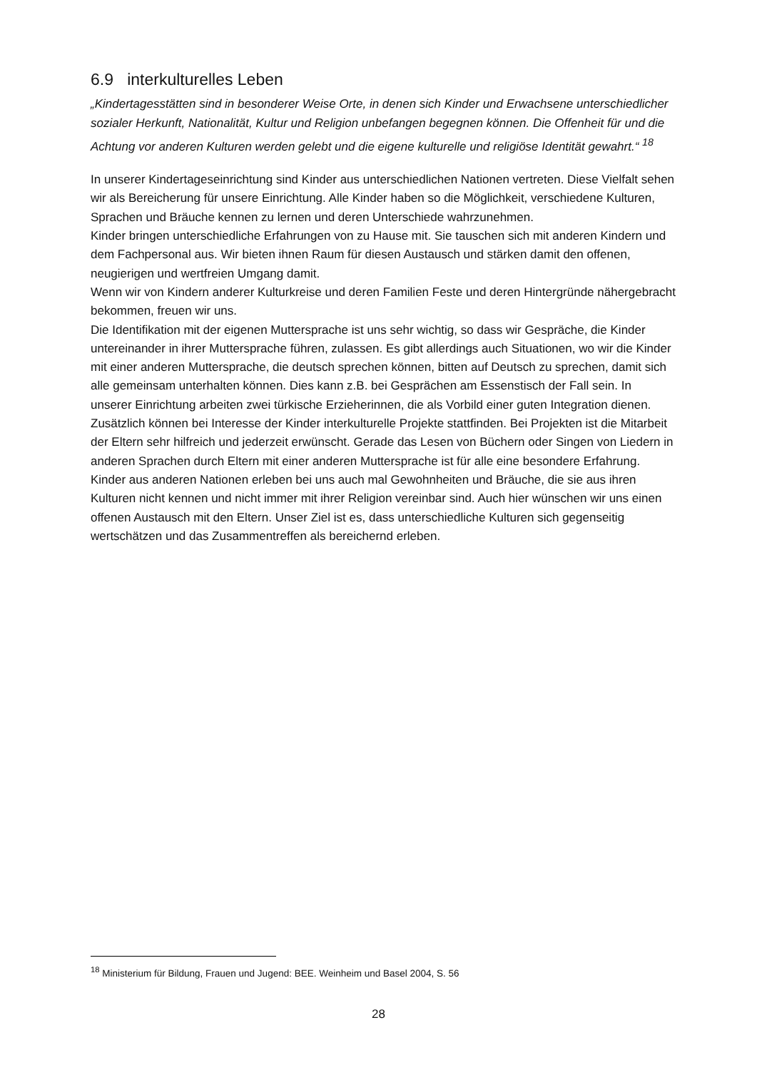6.9 interkulturelles Leben
„Kindertagesstätten sind in besonderer Weise Orte, in denen sich Kinder und Erwachsene unterschiedlicher sozialer Herkunft, Nationalität, Kultur und Religion unbefangen begegnen können. Die Offenheit für und die Achtung vor anderen Kulturen werden gelebt und die eigene kulturelle und religiöse Identität gewahrt.“ <sup>18</sup>
In unserer Kindertageseinrichtung sind Kinder aus unterschiedlichen Nationen vertreten. Diese Vielfalt sehen wir als Bereicherung für unsere Einrichtung. Alle Kinder haben so die Möglichkeit, verschiedene Kulturen, Sprachen und Bräuche kennen zu lernen und deren Unterschiede wahrzunehmen.
Kinder bringen unterschiedliche Erfahrungen von zu Hause mit. Sie tauschen sich mit anderen Kindern und dem Fachpersonal aus. Wir bieten ihnen Raum für diesen Austausch und stärken damit den offenen, neugierigen und wertfreien Umgang damit.
Wenn wir von Kindern anderer Kulturkreise und deren Familien Feste und deren Hintergründe nähergebracht bekommen, freuen wir uns.
Die Identifikation mit der eigenen Muttersprache ist uns sehr wichtig, so dass wir Gespräche, die Kinder untereinander in ihrer Muttersprache führen, zulassen. Es gibt allerdings auch Situationen, wo wir die Kinder mit einer anderen Muttersprache, die deutsch sprechen können, bitten auf Deutsch zu sprechen, damit sich alle gemeinsam unterhalten können. Dies kann z.B. bei Gesprächen am Essenstisch der Fall sein. In unserer Einrichtung arbeiten zwei türkische Erzieherinnen, die als Vorbild einer guten Integration dienen. Zusätzlich können bei Interesse der Kinder interkulturelle Projekte stattfinden. Bei Projekten ist die Mitarbeit der Eltern sehr hilfreich und jederzeit erwünscht. Gerade das Lesen von Büchern oder Singen von Liedern in anderen Sprachen durch Eltern mit einer anderen Muttersprache ist für alle eine besondere Erfahrung.
Kinder aus anderen Nationen erleben bei uns auch mal Gewohnheiten und Bräuche, die sie aus ihren Kulturen nicht kennen und nicht immer mit ihrer Religion vereinbar sind. Auch hier wünschen wir uns einen offenen Austausch mit den Eltern. Unser Ziel ist es, dass unterschiedliche Kulturen sich gegenseitig wertschätzen und das Zusammentreffen als bereichernd erleben.
<sup>18</sup> Ministerium für Bildung, Frauen und Jugend: BEE. Weinheim und Basel 2004, S. 56
28